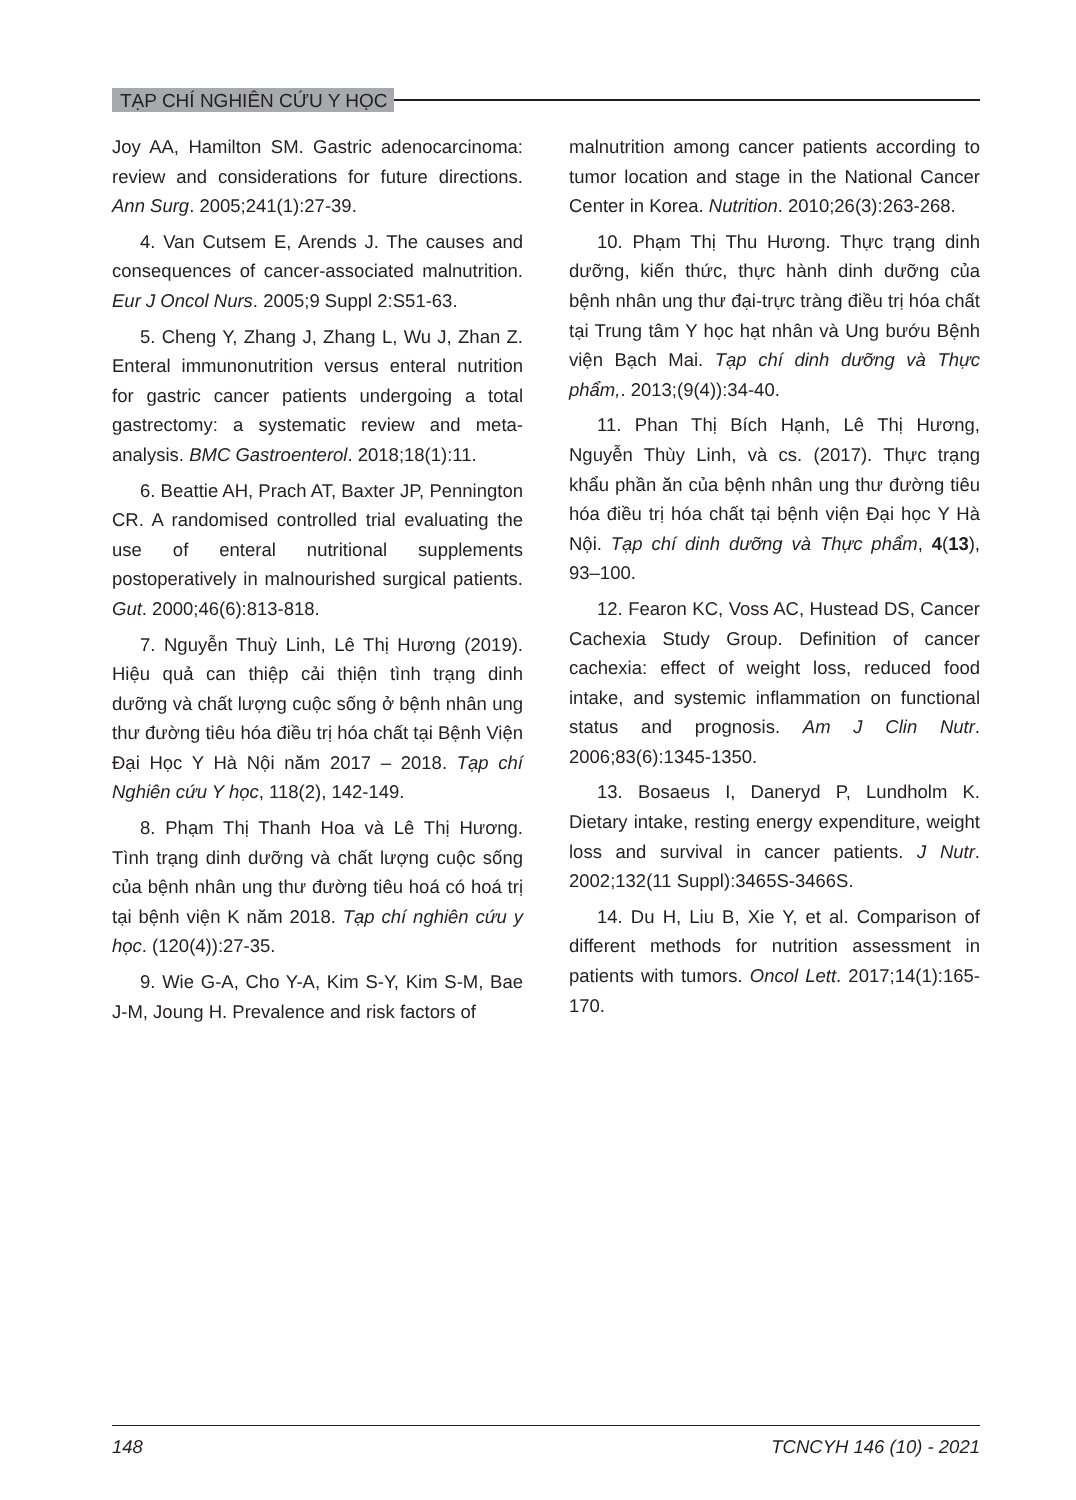TẠP CHÍ NGHIÊN CỨU Y HỌC
Joy AA, Hamilton SM. Gastric adenocarcinoma: review and considerations for future directions. Ann Surg. 2005;241(1):27-39.
4. Van Cutsem E, Arends J. The causes and consequences of cancer-associated malnutrition. Eur J Oncol Nurs. 2005;9 Suppl 2:S51-63.
5. Cheng Y, Zhang J, Zhang L, Wu J, Zhan Z. Enteral immunonutrition versus enteral nutrition for gastric cancer patients undergoing a total gastrectomy: a systematic review and meta-analysis. BMC Gastroenterol. 2018;18(1):11.
6. Beattie AH, Prach AT, Baxter JP, Pennington CR. A randomised controlled trial evaluating the use of enteral nutritional supplements postoperatively in malnourished surgical patients. Gut. 2000;46(6):813-818.
7. Nguyễn Thuỳ Linh, Lê Thị Hương (2019). Hiệu quả can thiệp cải thiện tình trạng dinh dưỡng và chất lượng cuộc sống ở bệnh nhân ung thư đường tiêu hóa điều trị hóa chất tại Bệnh Viện Đại Học Y Hà Nội năm 2017 – 2018. Tạp chí Nghiên cứu Y học, 118(2), 142-149.
8. Phạm Thị Thanh Hoa và Lê Thị Hương. Tình trạng dinh dưỡng và chất lượng cuộc sống của bệnh nhân ung thư đường tiêu hoá có hoá trị tại bệnh viện K năm 2018. Tạp chí nghiên cứu y học. (120(4)):27-35.
9. Wie G-A, Cho Y-A, Kim S-Y, Kim S-M, Bae J-M, Joung H. Prevalence and risk factors of
malnutrition among cancer patients according to tumor location and stage in the National Cancer Center in Korea. Nutrition. 2010;26(3):263-268.
10. Phạm Thị Thu Hương. Thực trạng dinh dưỡng, kiến thức, thực hành dinh dưỡng của bệnh nhân ung thư đại-trực tràng điều trị hóa chất tại Trung tâm Y học hạt nhân và Ung bướu Bệnh viện Bạch Mai. Tạp chí dinh dưỡng và Thực phẩm,. 2013;(9(4)):34-40.
11. Phan Thị Bích Hạnh, Lê Thị Hương, Nguyễn Thùy Linh, và cs. (2017). Thực trạng khẩu phần ăn của bệnh nhân ung thư đường tiêu hóa điều trị hóa chất tại bệnh viện Đại học Y Hà Nội. Tạp chí dinh dưỡng và Thực phẩm, 4(13), 93–100.
12. Fearon KC, Voss AC, Hustead DS, Cancer Cachexia Study Group. Definition of cancer cachexia: effect of weight loss, reduced food intake, and systemic inflammation on functional status and prognosis. Am J Clin Nutr. 2006;83(6):1345-1350.
13. Bosaeus I, Daneryd P, Lundholm K. Dietary intake, resting energy expenditure, weight loss and survival in cancer patients. J Nutr. 2002;132(11 Suppl):3465S-3466S.
14. Du H, Liu B, Xie Y, et al. Comparison of different methods for nutrition assessment in patients with tumors. Oncol Lett. 2017;14(1):165-170.
148 TCNCYH 146 (10) - 2021